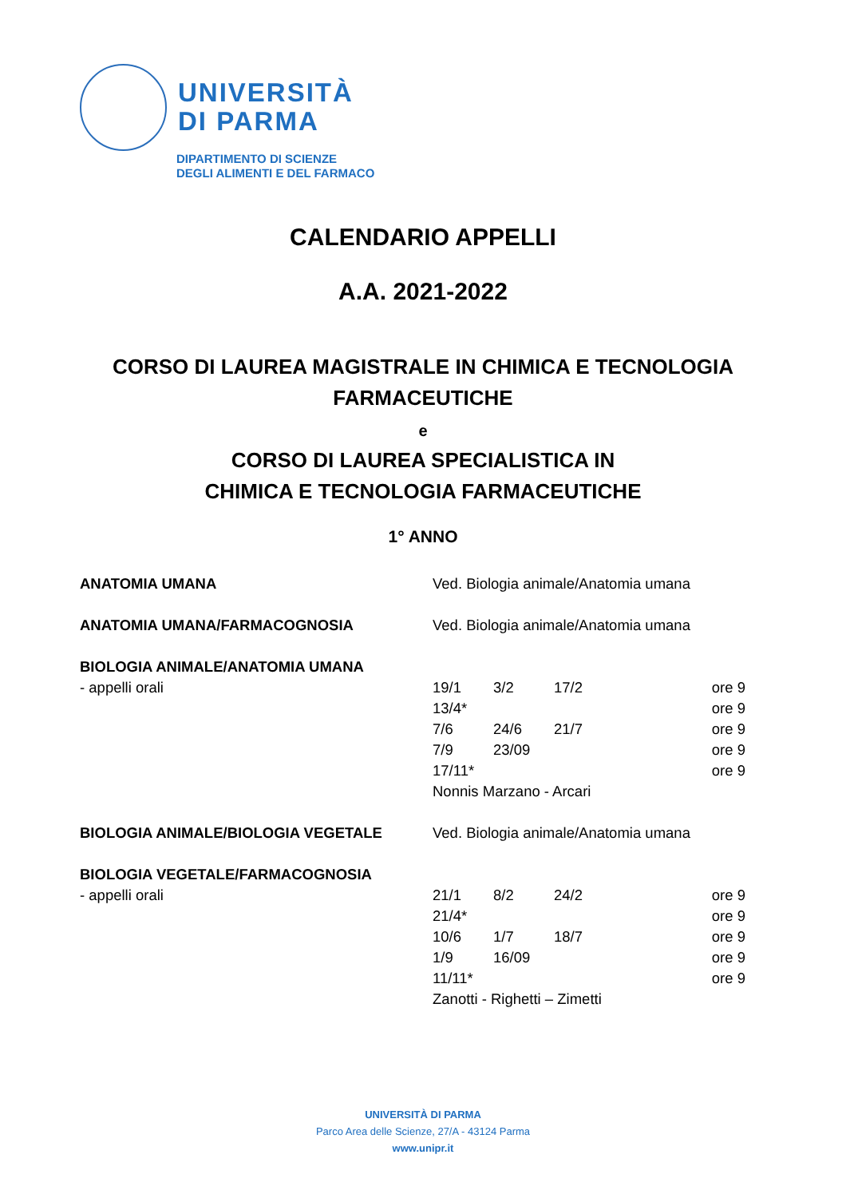UNIVERSITÀ
DI PARMA
DIPARTIMENTO DI SCIENZE
DEGLI ALIMENTI E DEL FARMACO
CALENDARIO APPELLI
A.A. 2021-2022
CORSO DI LAUREA MAGISTRALE IN CHIMICA E TECNOLOGIA
FARMACEUTICHE
e
CORSO DI LAUREA SPECIALISTICA IN
CHIMICA E TECNOLOGIA FARMACEUTICHE
1° ANNO
| ANATOMIA UMANA | Ved. Biologia animale/Anatomia umana | | | | |
| ANATOMIA UMANA/FARMACOGNOSIA | Ved. Biologia animale/Anatomia umana | | | | |
| BIOLOGIA ANIMALE/ANATOMIA UMANA | | | | | |
| - appelli orali | 19/1 | 3/2 | 17/2 | | ore 9 |
| | 13/4* | | | | ore 9 |
| | 7/6 | 24/6 | 21/7 | | ore 9 |
| | 7/9 | 23/09 | | | ore 9 |
| | 17/11* | | | | ore 9 |
| | Nonnis Marzano - Arcari | | | | |
| BIOLOGIA ANIMALE/BIOLOGIA VEGETALE | Ved. Biologia animale/Anatomia umana | | | | |
| BIOLOGIA VEGETALE/FARMACOGNOSIA | | | | | |
| - appelli orali | 21/1 | 8/2 | 24/2 | | ore 9 |
| | 21/4* | | | | ore 9 |
| | 10/6 | 1/7 | 18/7 | | ore 9 |
| | 1/9 | 16/09 | | | ore 9 |
| | 11/11* | | | | ore 9 |
| | Zanotti - Righetti – Zimetti | | | | |
UNIVERSITÀ DI PARMA
Parco Area delle Scienze, 27/A - 43124 Parma
www.unipr.it